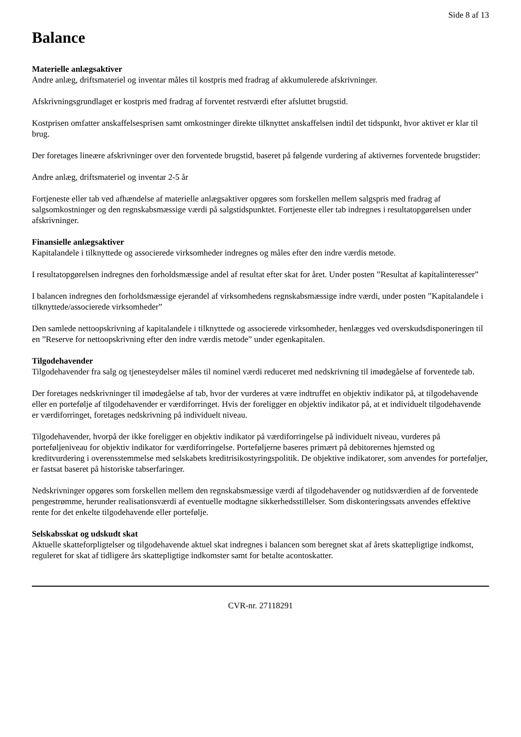Side 8 af 13
Balance
Materielle anlægsaktiver
Andre anlæg, driftsmateriel og inventar måles til kostpris med fradrag af akkumulerede afskrivninger.
Afskrivningsgrundlaget er kostpris med fradrag af forventet restværdi efter afsluttet brugstid.
Kostprisen omfatter anskaffelsesprisen samt omkostninger direkte tilknyttet anskaffelsen indtil det tidspunkt, hvor aktivet er klar til brug.
Der foretages lineære afskrivninger over den forventede brugstid, baseret på følgende vurdering af aktivernes forventede brugstider:
Andre anlæg, driftsmateriel og inventar 2-5 år
Fortjeneste eller tab ved afhændelse af materielle anlægsaktiver opgøres som forskellen mellem salgspris med fradrag af salgsomkostninger og den regnskabsmæssige værdi på salgstidspunktet. Fortjeneste eller tab indregnes i resultatopgørelsen under afskrivninger.
Finansielle anlægsaktiver
Kapitalandele i tilknyttede og associerede virksomheder indregnes og måles efter den indre værdis metode.
I resultatopgørelsen indregnes den forholdsmæssige andel af resultat efter skat for året. Under posten ”Resultat af kapitalinteresser”
I balancen indregnes den forholdsmæssige ejerandel af virksomhedens regnskabsmæssige indre værdi, under posten ”Kapitalandele i tilknyttede/associerede virksomheder”
Den samlede nettoopskrivning af kapitalandele i tilknyttede og associerede virksomheder, henlægges ved overskudsdisponeringen til en ”Reserve for nettoopskrivning efter den indre værdis metode” under egenkapitalen.
Tilgodehavender
Tilgodehavender fra salg og tjenesteydelser måles til nominel værdi reduceret med nedskrivning til imødegåelse af forventede tab.
Der foretages nedskrivninger til imødegåelse af tab, hvor der vurderes at være indtruffet en objektiv indikator på, at tilgodehavende eller en portefølje af tilgodehavender er værdiforringet. Hvis der foreligger en objektiv indikator på, at et individuelt tilgodehavende er værdiforringet, foretages nedskrivning på individuelt niveau.
Tilgodehavender, hvorpå der ikke foreligger en objektiv indikator på værdiforringelse på individuelt niveau, vurderes på porteføljeniveau for objektiv indikator for værdiforringelse. Porteføljerne baseres primært på debitorernes hjemsted og kreditvurdering i overensstemmelse med selskabets kreditrisikostyringspolitik. De objektive indikatorer, som anvendes for porteføljer, er fastsat baseret på historiske tabserfaringer.
Nedskrivninger opgøres som forskellen mellem den regnskabsmæssige værdi af tilgodehavender og nutidsværdien af de forventede pengestrømme, herunder realisationsværdi af eventuelle modtagne sikkerhedsstillelser. Som diskonteringssats anvendes effektive rente for det enkelte tilgodehavende eller portefølje.
Selskabsskat og udskudt skat
Aktuelle skatteforpligtelser og tilgodehavende aktuel skat indregnes i balancen som beregnet skat af årets skattepligtige indkomst, reguleret for skat af tidligere års skattepligtige indkomster samt for betalte acontoskatter.
CVR-nr. 27118291